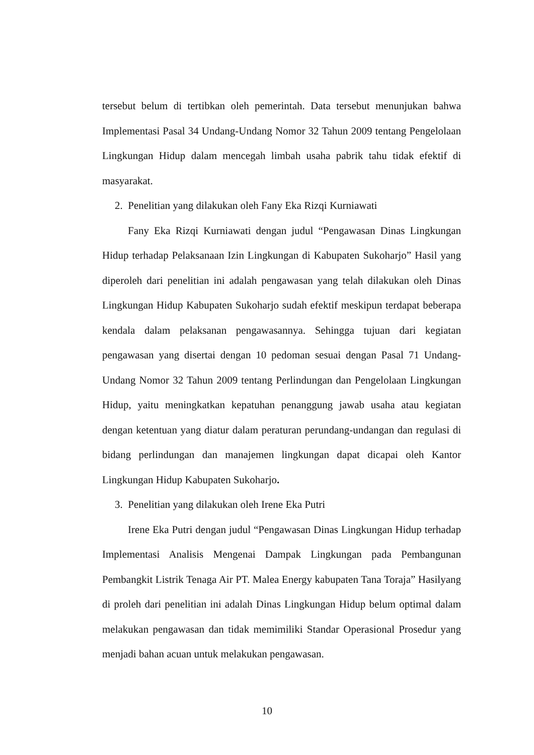tersebut belum di tertibkan oleh pemerintah. Data tersebut menunjukan bahwa Implementasi Pasal 34 Undang-Undang Nomor 32 Tahun 2009 tentang Pengelolaan Lingkungan Hidup dalam mencegah limbah usaha pabrik tahu tidak efektif di masyarakat.
2. Penelitian yang dilakukan oleh Fany Eka Rizqi Kurniawati
Fany Eka Rizqi Kurniawati dengan judul “Pengawasan Dinas Lingkungan Hidup terhadap Pelaksanaan Izin Lingkungan di Kabupaten Sukoharjo” Hasil yang diperoleh dari penelitian ini adalah pengawasan yang telah dilakukan oleh Dinas Lingkungan Hidup Kabupaten Sukoharjo sudah efektif meskipun terdapat beberapa kendala dalam pelaksanan pengawasannya. Sehingga tujuan dari kegiatan pengawasan yang disertai dengan 10 pedoman sesuai dengan Pasal 71 Undang-Undang Nomor 32 Tahun 2009 tentang Perlindungan dan Pengelolaan Lingkungan Hidup, yaitu meningkatkan kepatuhan penanggung jawab usaha atau kegiatan dengan ketentuan yang diatur dalam peraturan perundang-undangan dan regulasi di bidang perlindungan dan manajemen lingkungan dapat dicapai oleh Kantor Lingkungan Hidup Kabupaten Sukoharjo.
3. Penelitian yang dilakukan oleh Irene Eka Putri
Irene Eka Putri dengan judul “Pengawasan Dinas Lingkungan Hidup terhadap Implementasi Analisis Mengenai Dampak Lingkungan pada Pembangunan Pembangkit Listrik Tenaga Air PT. Malea Energy kabupaten Tana Toraja” Hasilyang di proleh dari penelitian ini adalah Dinas Lingkungan Hidup belum optimal dalam melakukan pengawasan dan tidak memimiliki Standar Operasional Prosedur yang menjadi bahan acuan untuk melakukan pengawasan.
10